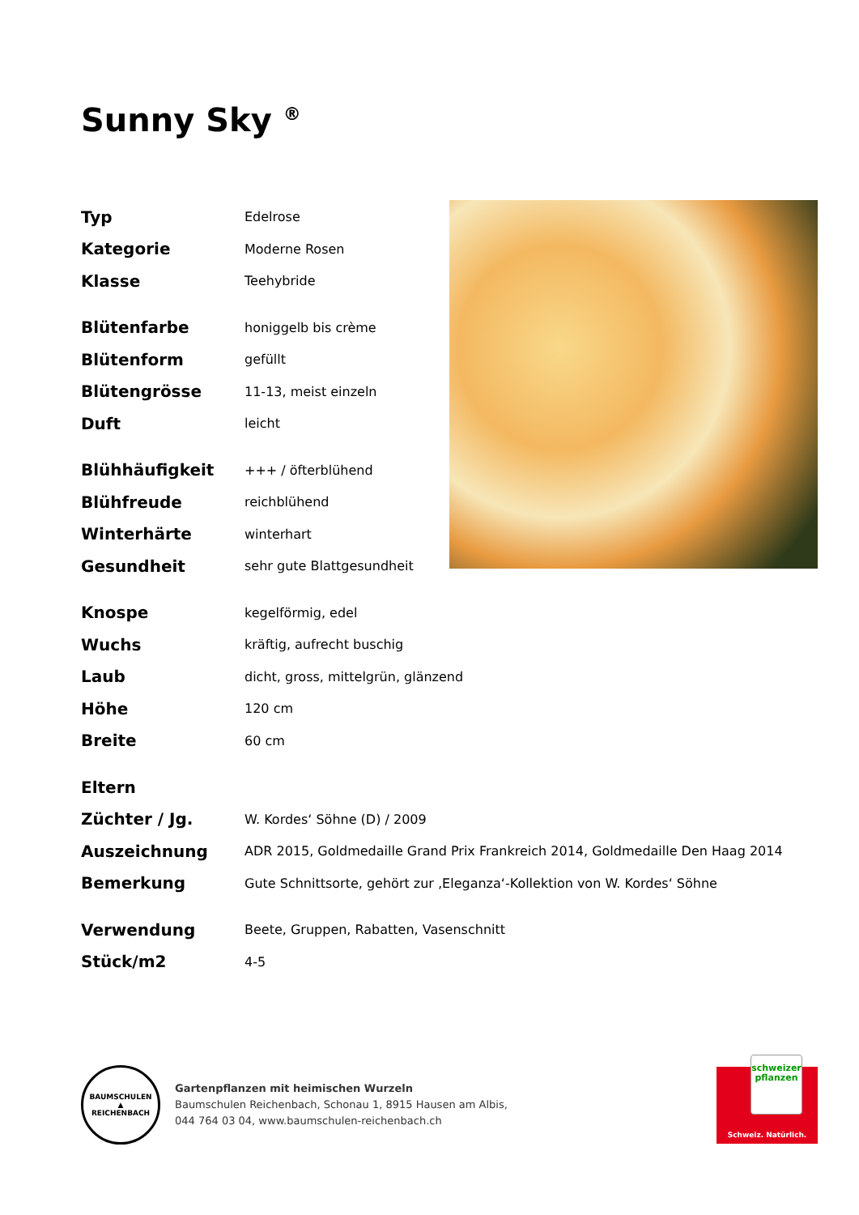Sunny Sky <sup>®</sup>
| Typ | Edelrose |
| Kategorie | Moderne Rosen |
| Klasse | Teehybride |
| Blütenfarbe | honiggelb bis crème |
| Blütenform | gefüllt |
| Blütengrösse | 11-13, meist einzeln |
| Duft | leicht |
| Blühhäufigkeit | +++ / öfterblühend |
| Blühfreude | reichblühend |
| Winterhärte | winterhart |
| Gesundheit | sehr gute Blattgesundheit |
| Knospe | kegelförmig, edel |
| Wuchs | kräftig, aufrecht buschig |
| Laub | dicht, gross, mittelgrün, glänzend |
| Höhe | 120 cm |
| Breite | 60 cm |
| Eltern | |
| Züchter / Jg. | W. Kordes‘ Söhne (D) / 2009 |
| Auszeichnung | ADR 2015, Goldmedaille Grand Prix Frankreich 2014, Goldmedaille Den Haag 2014 |
| Bemerkung | Gute Schnittsorte, gehört zur ‚Eleganza‘-Kollektion von W. Kordes‘ Söhne |
| Verwendung | Beete, Gruppen, Rabatten, Vasenschnitt |
| Stück/m2 | 4-5 |
BAUMSCHULEN
▲
REICHENBACH
Gartenpflanzen mit heimischen Wurzeln
Baumschulen Reichenbach, Schonau 1, 8915 Hausen am Albis,
044 764 03 04, www.baumschulen-reichenbach.ch
schweizer
pflanzen
Schweiz. Natürlich.